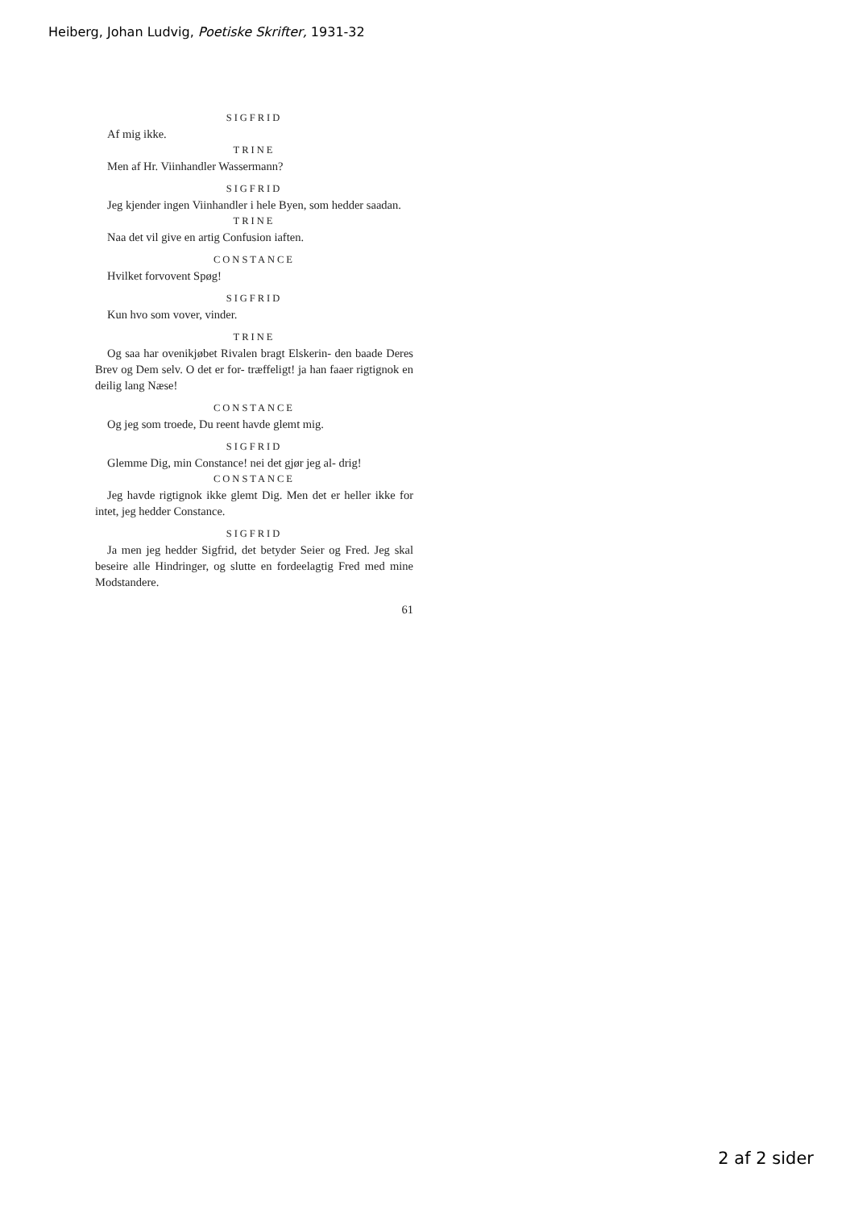Heiberg, Johan Ludvig, Poetiske Skrifter, 1931-32
SIGFRID
Af mig ikke.
TRINE
Men af Hr. Viinhandler Wassermann?
SIGFRID
Jeg kjender ingen Viinhandler i hele Byen, som hedder saadan.
TRINE
Naa det vil give en artig Confusion iaften.
CONSTANCE
Hvilket forvovent Spøg!
SIGFRID
Kun hvo som vover, vinder.
TRINE
Og saa har ovenikjøbet Rivalen bragt Elskerin- den baade Deres Brev og Dem selv. O det er for- træffeligt! ja han faaer rigtignok en deilig lang Næse!
CONSTANCE
Og jeg som troede, Du reent havde glemt mig.
SIGFRID
Glemme Dig, min Constance! nei det gjør jeg al- drig!
CONSTANCE
Jeg havde rigtignok ikke glemt Dig. Men det er heller ikke for intet, jeg hedder Constance.
SIGFRID
Ja men jeg hedder Sigfrid, det betyder Seier og Fred. Jeg skal beseire alle Hindringer, og slutte en fordeelagtig Fred med mine Modstandere.
61
2 af 2 sider